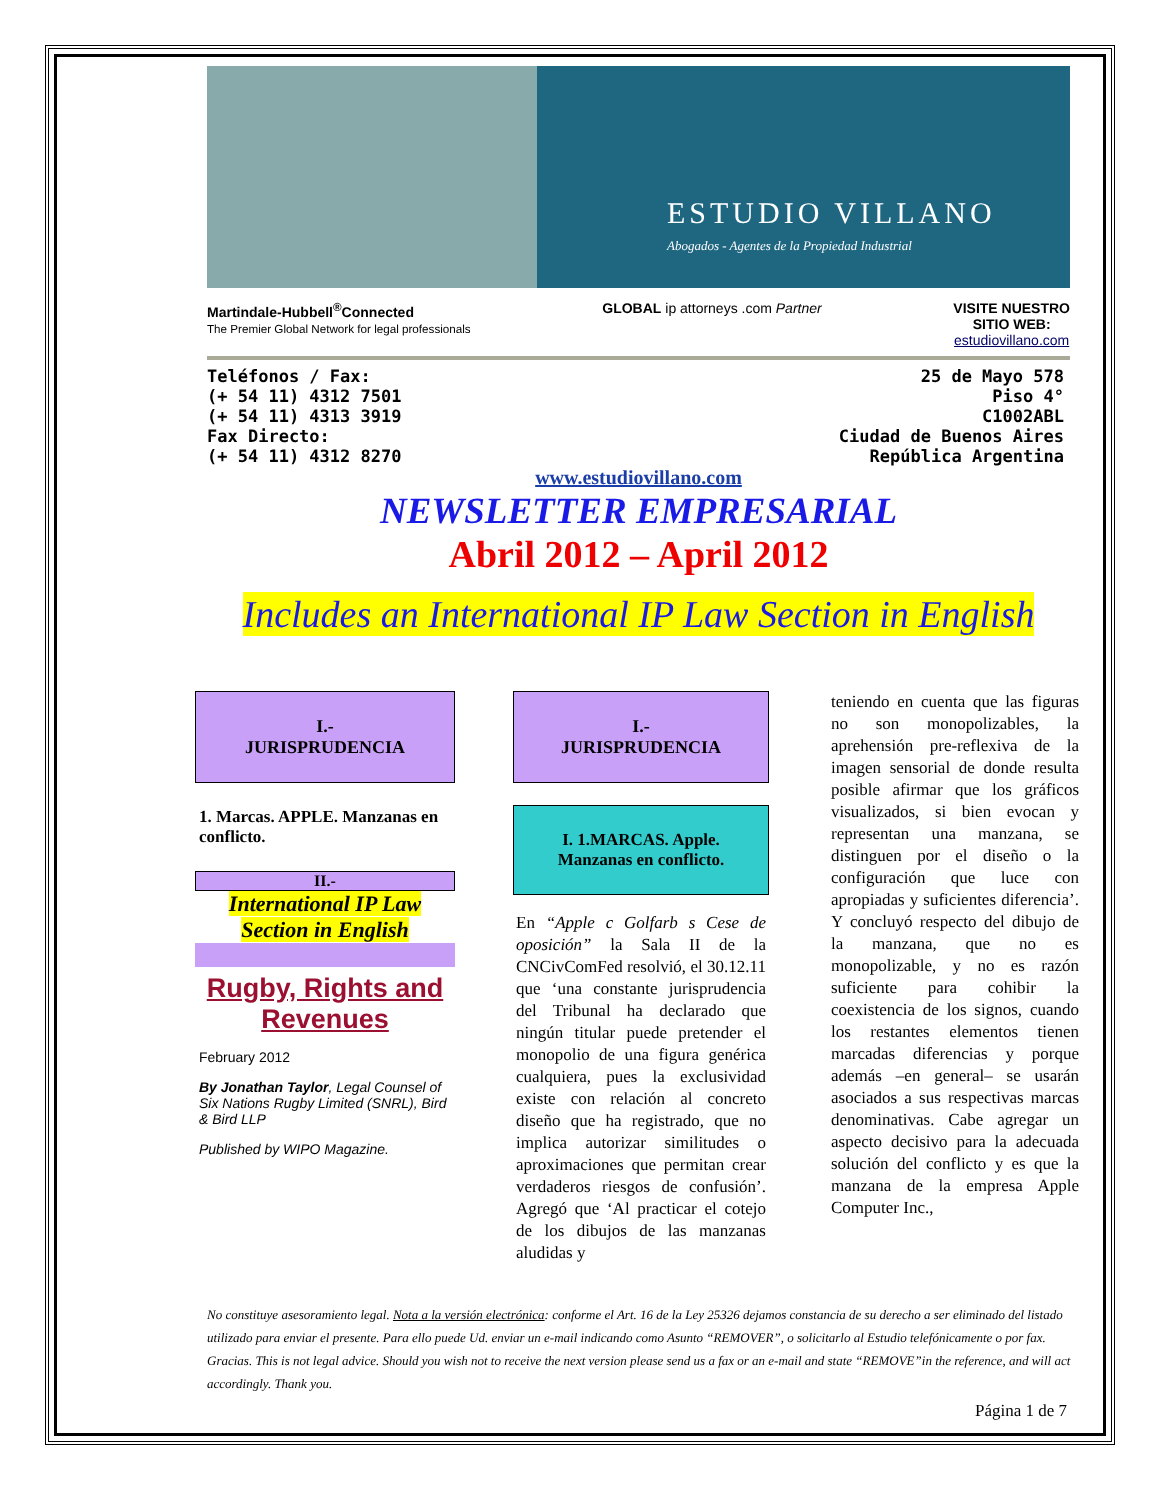ESTUDIO VILLANO
Abogados - Agentes de la Propiedad Industrial
Martindale-Hubbell<sup>®</sup>Connected
The Premier Global Network for legal professionals
GLOBAL ip attorneys .com Partner
VISITE NUESTRO
SITIO WEB:
estudiovillano.com
Teléfonos / Fax:
(+ 54 11) 4312 7501
(+ 54 11) 4313 3919
Fax Directo:
(+ 54 11) 4312 8270
25 de Mayo 578
Piso 4°
C1002ABL
Ciudad de Buenos Aires
República Argentina
www.estudiovillano.com
NEWSLETTER EMPRESARIAL
Abril 2012 – April 2012
Includes an International IP Law Section in English
I.-
JURISPRUDENCIA
1. Marcas. APPLE. Manzanas en conflicto.
II.-
International IP Law Section in English
Rugby, Rights and Revenues
February 2012
By Jonathan Taylor, Legal Counsel of Six Nations Rugby Limited (SNRL), Bird & Bird LLP
Published by WIPO Magazine.
I.-
JURISPRUDENCIA
I. 1.MARCAS. Apple.
Manzanas en conflicto.
En “Apple c Golfarb s Cese de oposición” la Sala II de la CNCivComFed resolvió, el 30.12.11 que ‘una constante jurisprudencia del Tribunal ha declarado que ningún titular puede pretender el monopolio de una figura genérica cualquiera, pues la exclusividad existe con relación al concreto diseño que ha registrado, que no implica autorizar similitudes o aproximaciones que permitan crear verdaderos riesgos de confusión’. Agregó que ‘Al practicar el cotejo de los dibujos de las manzanas aludidas y
teniendo en cuenta que las figuras no son monopolizables, la aprehensión pre-reflexiva de la imagen sensorial de donde resulta posible afirmar que los gráficos visualizados, si bien evocan y representan una manzana, se distinguen por el diseño o la configuración que luce con apropiadas y suficientes diferencia’. Y concluyó respecto del dibujo de la manzana, que no es monopolizable, y no es razón suficiente para cohibir la coexistencia de los signos, cuando los restantes elementos tienen marcadas diferencias y porque además –en general– se usarán asociados a sus respectivas marcas denominativas. Cabe agregar un aspecto decisivo para la adecuada solución del conflicto y es que la manzana de la empresa Apple Computer Inc.,
No constituye asesoramiento legal. Nota a la versión electrónica: conforme el Art. 16 de la Ley 25326 dejamos constancia de su derecho a ser eliminado del listado utilizado para enviar el presente. Para ello puede Ud. enviar un e-mail indicando como Asunto “REMOVER”, o solicitarlo al Estudio telefónicamente o por fax. Gracias. This is not legal advice. Should you wish not to receive the next version please send us a fax or an e-mail and state “REMOVE”in the reference, and will act accordingly. Thank you.
Página 1 de 7